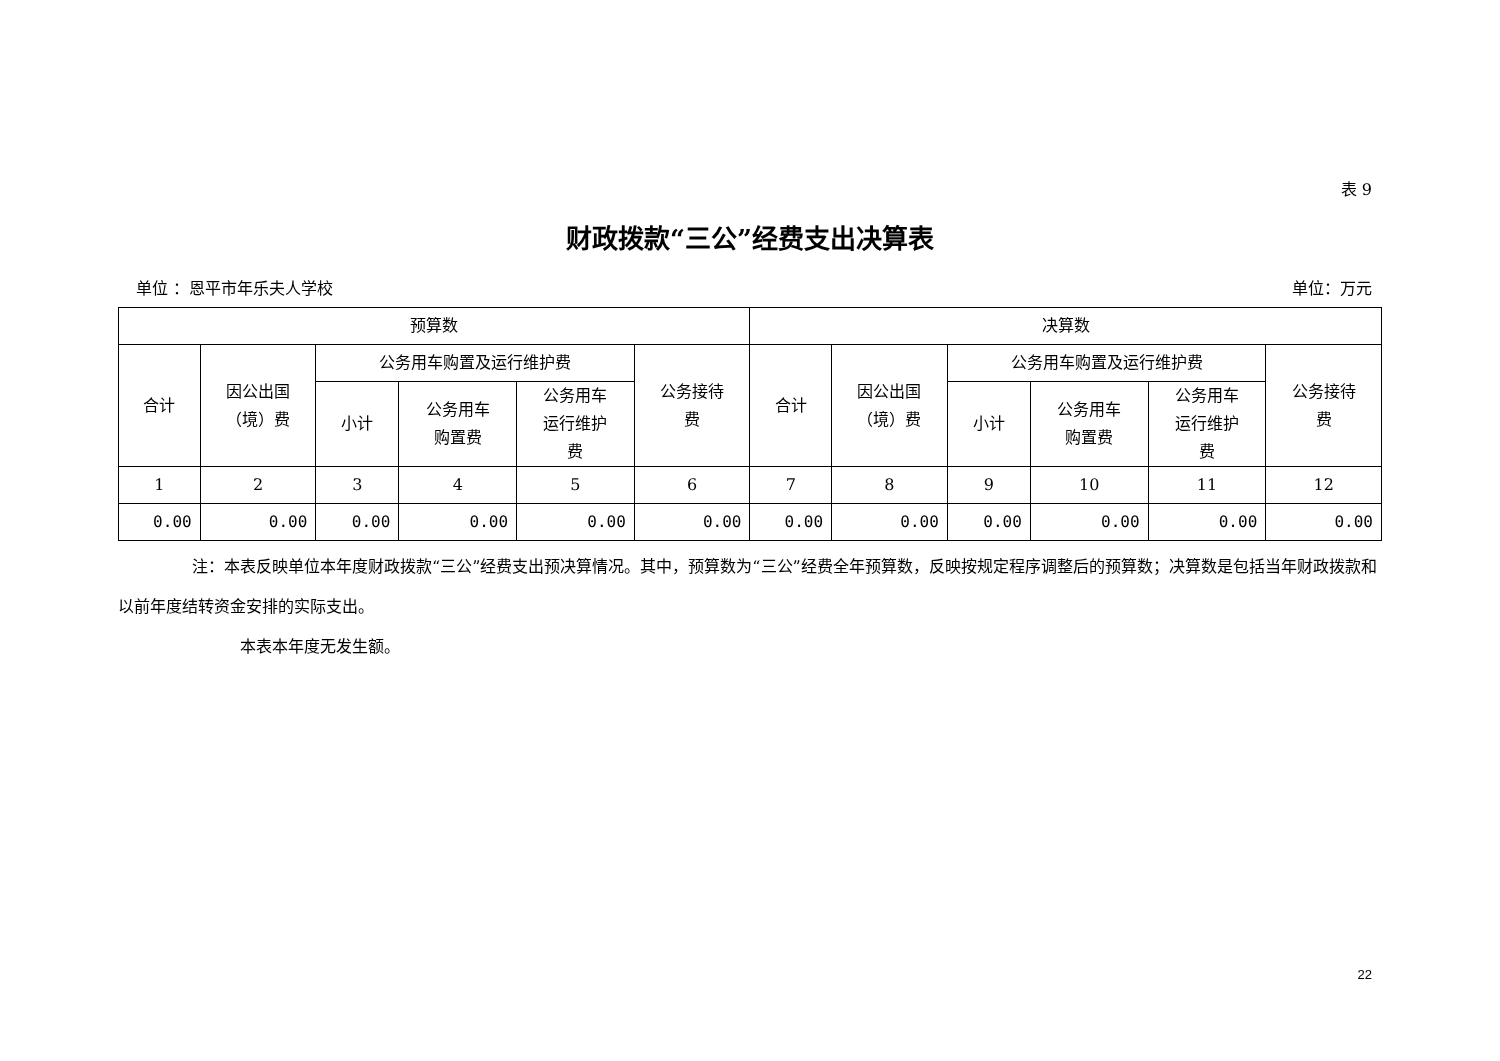表 9
财政拨款“三公”经费支出决算表
单位 ：恩平市年乐夫人学校 单位：万元
| 预算数 | | | | | | 决算数 | | | | | |
| --- | --- | --- | --- | --- | --- | --- | --- | --- | --- | --- | --- |
| 合计 | 因公出国 （境）费 | 公务用车购置及运行维护费 | | | 公务接待 费 | 合计 | 因公出国 （境）费 | 公务用车购置及运行维护费 | | | 公务接待 费 |
| | | 小计 | 公务用车 购置费 | 公务用车 运行维护 费 | | | | 小计 | 公务用车 购置费 | 公务用车 运行维护 费 | |
| 1 | 2 | 3 | 4 | 5 | 6 | 7 | 8 | 9 | 10 | 11 | 12 |
| 0.00 | 0.00 | 0.00 | 0.00 | 0.00 | 0.00 | 0.00 | 0.00 | 0.00 | 0.00 | 0.00 | 0.00 |
注：本表反映单位本年度财政拨款“三公”经费支出预决算情况。其中，预算数为“三公”经费全年预算数，反映按规定程序调整后的预算数；决算数是包括当年财政拨款和以前年度结转资金安排的实际支出。
本表本年度无发生额。
22